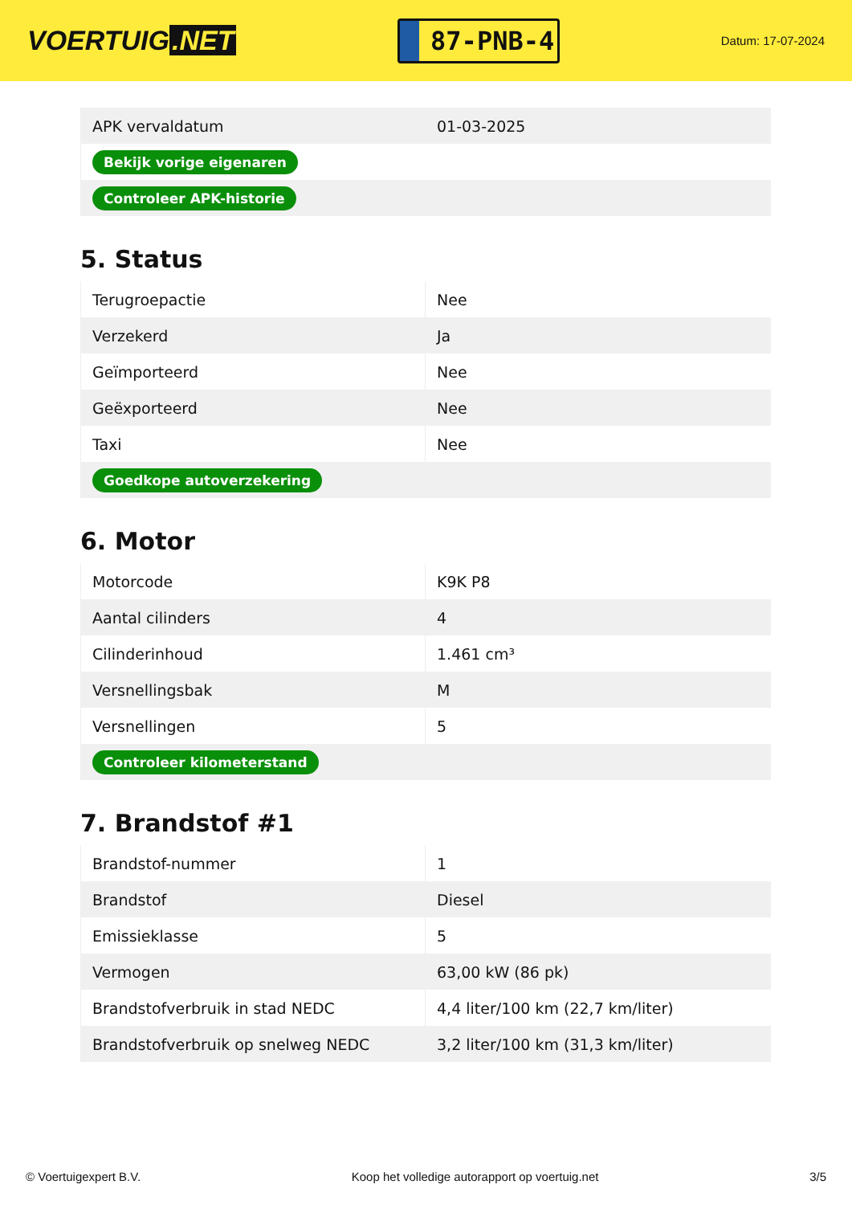VOERTUIG.NET
87-PNB-4
Datum: 17-07-2024
| APK vervaldatum | 01-03-2025 |
| Bekijk vorige eigenaren | |
| Controleer APK-historie | |
5. Status
| Terugroepactie | Nee |
| Verzekerd | Ja |
| Geïmporteerd | Nee |
| Geëxporteerd | Nee |
| Taxi | Nee |
| Goedkope autoverzekering | |
6. Motor
| Motorcode | K9K P8 |
| Aantal cilinders | 4 |
| Cilinderinhoud | 1.461 cm³ |
| Versnellingsbak | M |
| Versnellingen | 5 |
| Controleer kilometerstand | |
7. Brandstof #1
| Brandstof-nummer | 1 |
| Brandstof | Diesel |
| Emissieklasse | 5 |
| Vermogen | 63,00 kW (86 pk) |
| Brandstofverbruik in stad NEDC | 4,4 liter/100 km (22,7 km/liter) |
| Brandstofverbruik op snelweg NEDC | 3,2 liter/100 km (31,3 km/liter) |
© Voertuigexpert B.V. Koop het volledige autorapport op voertuig.net 3/5